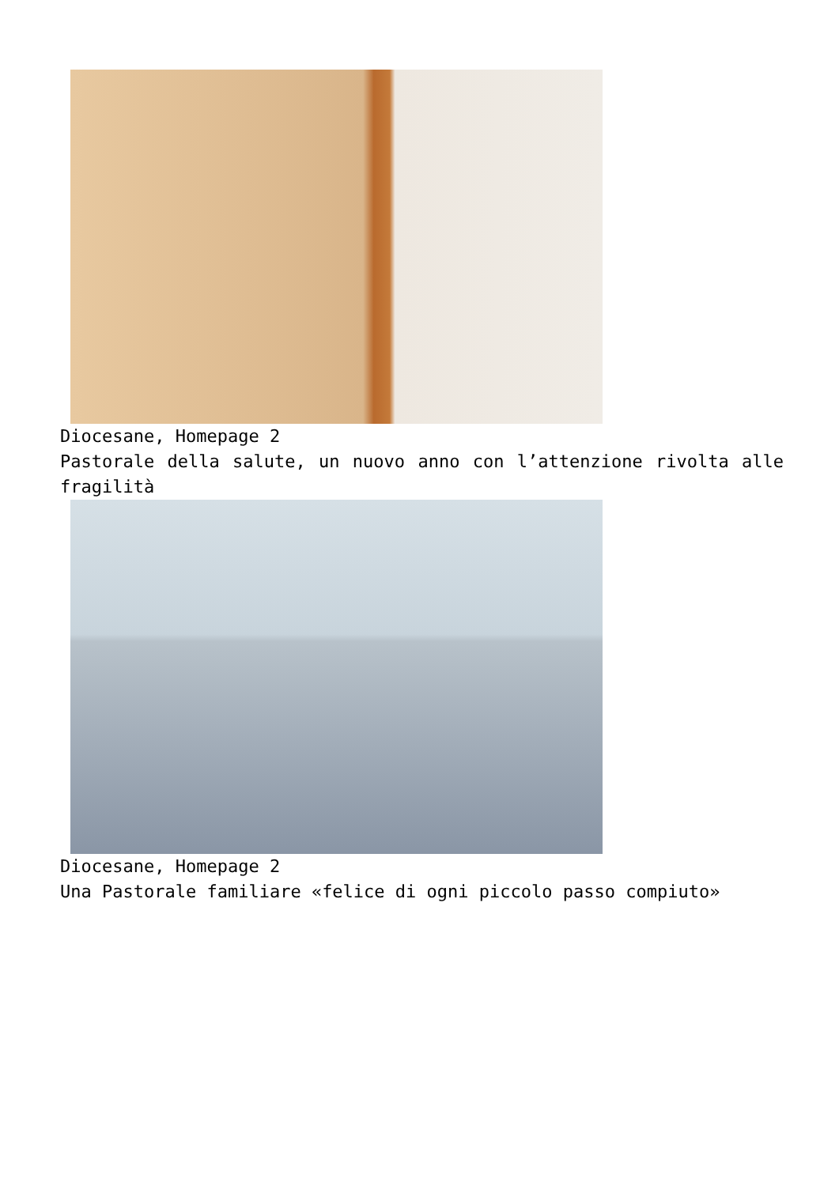Diocesane, Homepage 2
Pastorale della salute, un nuovo anno con l’attenzione rivolta alle fragilità
Diocesane, Homepage 2
Una Pastorale familiare «felice di ogni piccolo passo compiuto»